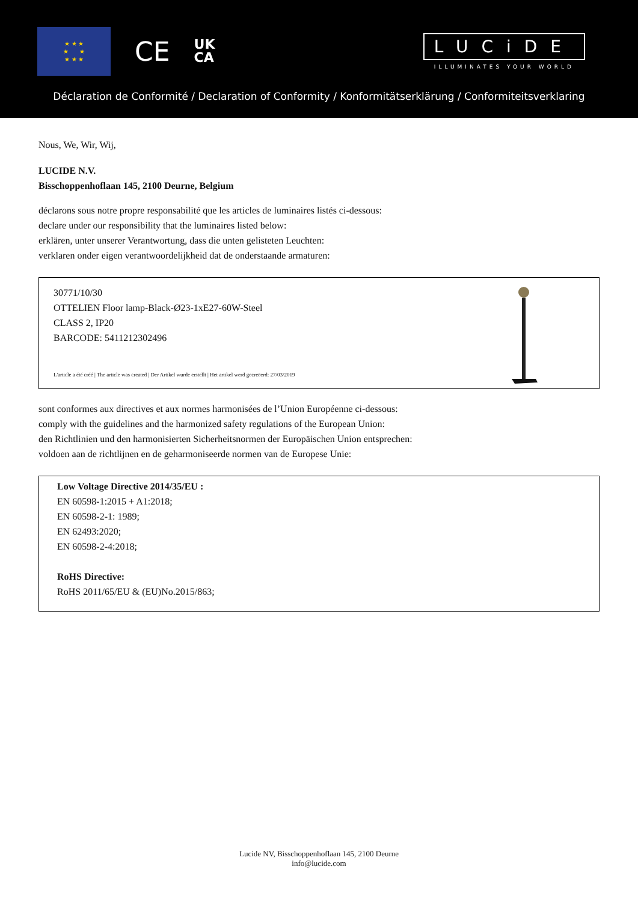★ ★ ★
★ ★
★ ★ ★
CE
UK
CA
LUCiDE
ILLUMINATES YOUR WORLD
Déclaration de Conformité / Declaration of Conformity / Konformitätserklärung / Conformiteitsverklaring
Nous, We, Wir, Wij,
LUCIDE N.V.
Bisschoppenhoflaan 145, 2100 Deurne, Belgium
déclarons sous notre propre responsabilité que les articles de luminaires listés ci-dessous:
declare under our responsibility that the luminaires listed below:
erklären, unter unserer Verantwortung, dass die unten gelisteten Leuchten:
verklaren onder eigen verantwoordelijkheid dat de onderstaande armaturen:
30771/10/30
OTTELIEN Floor lamp-Black-Ø23-1xE27-60W-Steel
CLASS 2, IP20
BARCODE: 5411212302496
L'article a été créé | The article was created | Der Artikel wurde erstellt | Het artikel werd gecreëerd: 27/03/2019
sont conformes aux directives et aux normes harmonisées de l’Union Européenne ci-dessous:
comply with the guidelines and the harmonized safety regulations of the European Union:
den Richtlinien und den harmonisierten Sicherheitsnormen der Europäischen Union entsprechen:
voldoen aan de richtlijnen en de geharmoniseerde normen van de Europese Unie:
Low Voltage Directive 2014/35/EU :
EN 60598-1:2015 + A1:2018;
EN 60598-2-1: 1989;
EN 62493:2020;
EN 60598-2-4:2018;
RoHS Directive:
RoHS 2011/65/EU & (EU)No.2015/863;
Lucide NV, Bisschoppenhoflaan 145, 2100 Deurne
info@lucide.com